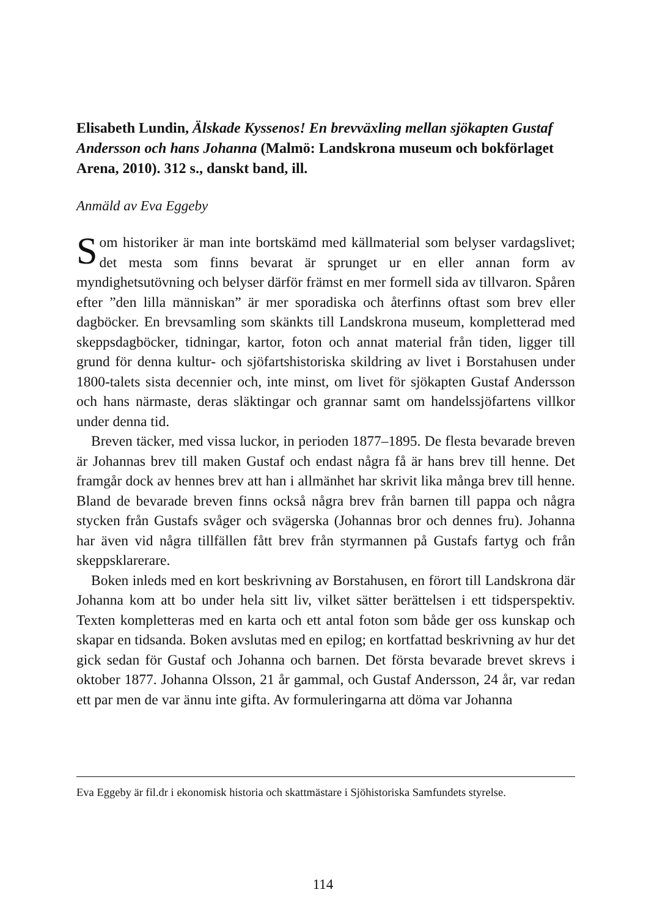Elisabeth Lundin, Älskade Kyssenos! En brevväxling mellan sjökapten Gustaf Andersson och hans Johanna (Malmö: Landskrona museum och bokförlaget Arena, 2010). 312 s., danskt band, ill.
Anmäld av Eva Eggeby
Som historiker är man inte bortskämd med källmaterial som belyser vardagslivet; det mesta som finns bevarat är sprunget ur en eller annan form av myndighetsutövning och belyser därför främst en mer formell sida av tillvaron. Spåren efter ”den lilla människan” är mer sporadiska och återfinns oftast som brev eller dagböcker. En brevsamling som skänkts till Landskrona museum, kompletterad med skeppsdagböcker, tidningar, kartor, foton och annat material från tiden, ligger till grund för denna kultur- och sjöfartshistoriska skildring av livet i Borstahusen under 1800-talets sista decennier och, inte minst, om livet för sjökapten Gustaf Andersson och hans närmaste, deras släktingar och grannar samt om handelssjöfartens villkor under denna tid.
Breven täcker, med vissa luckor, in perioden 1877–1895. De flesta bevarade breven är Johannas brev till maken Gustaf och endast några få är hans brev till henne. Det framgår dock av hennes brev att han i allmänhet har skrivit lika många brev till henne. Bland de bevarade breven finns också några brev från barnen till pappa och några stycken från Gustafs svåger och svägerska (Johannas bror och dennes fru). Johanna har även vid några tillfällen fått brev från styrmannen på Gustafs fartyg och från skeppsklarerare.
Boken inleds med en kort beskrivning av Borstahusen, en förort till Landskrona där Johanna kom att bo under hela sitt liv, vilket sätter berättelsen i ett tidsperspektiv. Texten kompletteras med en karta och ett antal foton som både ger oss kunskap och skapar en tidsanda. Boken avslutas med en epilog; en kortfattad beskrivning av hur det gick sedan för Gustaf och Johanna och barnen. Det första bevarade brevet skrevs i oktober 1877. Johanna Olsson, 21 år gammal, och Gustaf Andersson, 24 år, var redan ett par men de var ännu inte gifta. Av formuleringarna att döma var Johanna
Eva Eggeby är fil.dr i ekonomisk historia och skattmästare i Sjöhistoriska Samfundets styrelse.
114